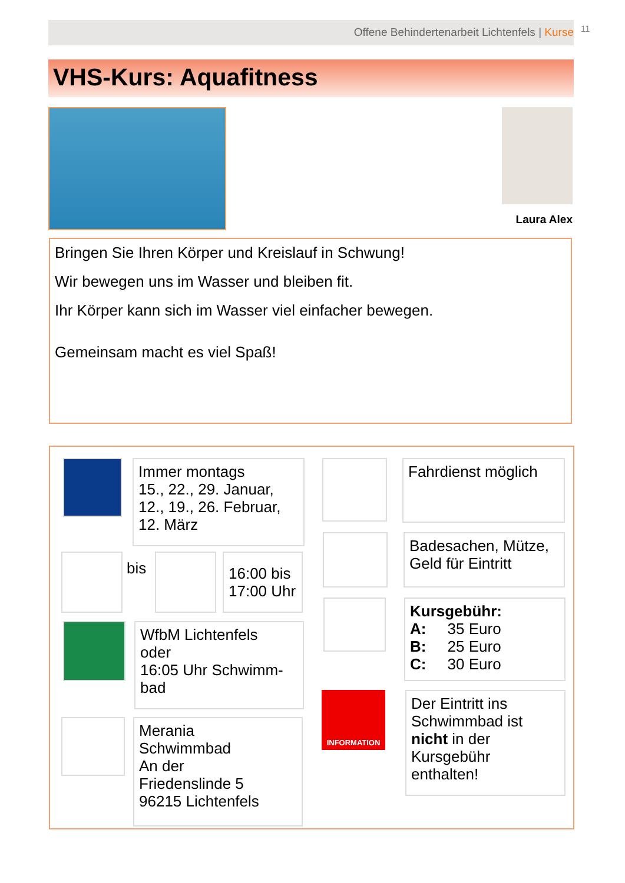Offene Behindertenarbeit Lichtenfels | Kurse 11
VHS-Kurs: Aquafitness
Laura Alex
Bringen Sie Ihren Körper und Kreislauf in Schwung!
Wir bewegen uns im Wasser und bleiben fit.
Ihr Körper kann sich im Wasser viel einfacher bewegen.
Gemeinsam macht es viel Spaß!
Immer montags
15., 22., 29. Januar,
12., 19., 26. Februar,
12. März
bis
16:00 bis
17:00 Uhr
WfbM Lichtenfels
oder
16:05 Uhr Schwimm-
bad
Merania
Schwimmbad
An der
Friedenslinde 5
96215 Lichtenfels
Fahrdienst möglich
Badesachen, Mütze,
Geld für Eintritt
Kursgebühr:
A: 35 Euro
B: 25 Euro
C: 30 Euro
INFORMATION
Der Eintritt ins Schwimmbad ist nicht in der Kursgebühr enthalten!